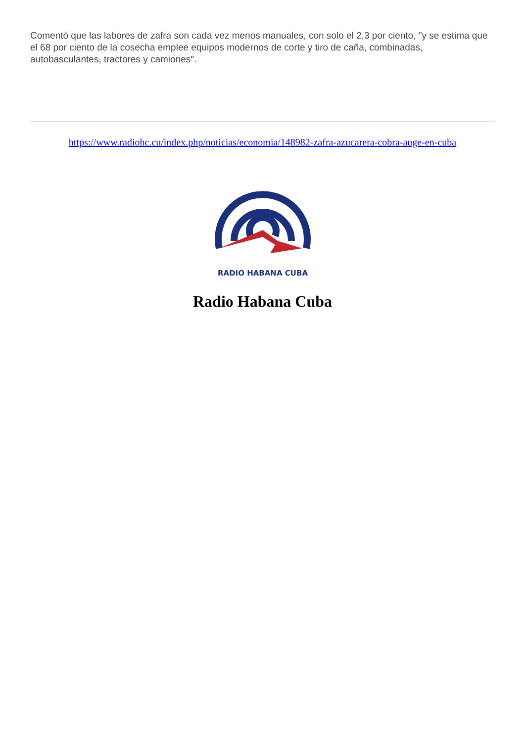Comentó que las labores de zafra son cada vez menos manuales, con solo el 2,3 por ciento, "y se estima que el 68 por ciento de la cosecha emplee equipos modernos de corte y tiro de caña, combinadas, autobasculantes, tractores y camiones".
https://www.radiohc.cu/index.php/noticias/economia/148982-zafra-azucarera-cobra-auge-en-cuba
RADIO HABANA CUBA
Radio Habana Cuba